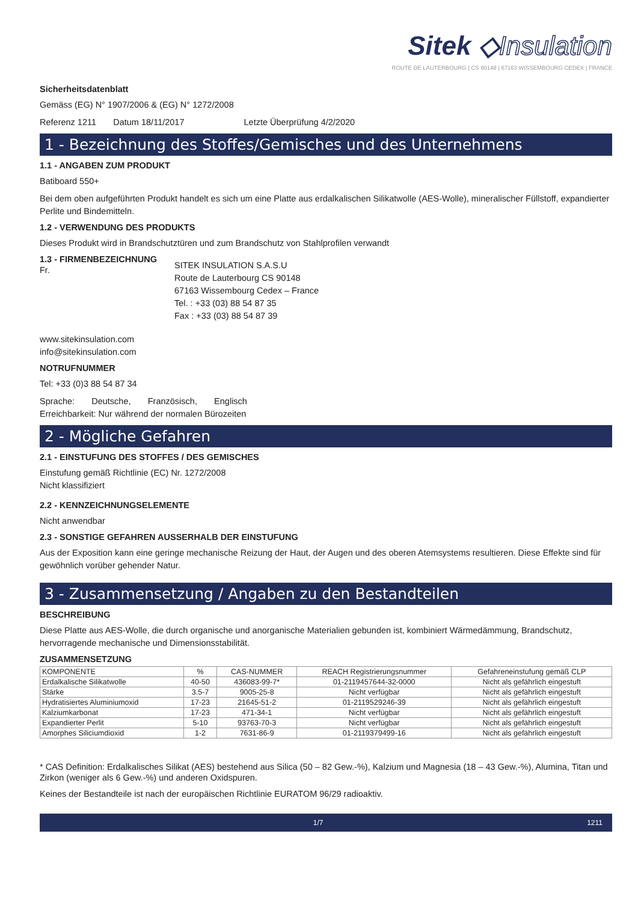Sitek ◇Insulation
ROUTE DE LAUTERBOURG | CS 90148 | 67163 WISSEMBOURG CEDEX | FRANCE
Sicherheitsdatenblatt
Gemäss (EG) N° 1907/2006 & (EG) N° 1272/2008
Referenz 1211 Datum 18/11/2017 Letzte Überprüfung 4/2/2020
1 - Bezeichnung des Stoffes/Gemisches und des Unternehmens
1.1 - ANGABEN ZUM PRODUKT
Batiboard 550+
Bei dem oben aufgeführten Produkt handelt es sich um eine Platte aus erdalkalischen Silikatwolle (AES-Wolle), mineralischer Füllstoff, expandierter Perlite und Bindemitteln.
1.2 - VERWENDUNG DES PRODUKTS
Dieses Produkt wird in Brandschutztüren und zum Brandschutz von Stahlprofilen verwandt
1.3 - FIRMENBEZEICHNUNG
Fr.
SITEK INSULATION S.A.S.U
Route de Lauterbourg CS 90148
67163 Wissembourg Cedex – France
Tel. : +33 (03) 88 54 87 35
Fax : +33 (03) 88 54 87 39
www.sitekinsulation.com
info@sitekinsulation.com
NOTRUFNUMMER
Tel: +33 (0)3 88 54 87 34
Sprache: Deutsche, Französisch, Englisch
Erreichbarkeit: Nur während der normalen Bürozeiten
2 - Mögliche Gefahren
2.1 - EINSTUFUNG DES STOFFES / DES GEMISCHES
Einstufung gemäß Richtlinie (EC) Nr. 1272/2008
Nicht klassifiziert
2.2 - KENNZEICHNUNGSELEMENTE
Nicht anwendbar
2.3 - SONSTIGE GEFAHREN AUSSERHALB DER EINSTUFUNG
Aus der Exposition kann eine geringe mechanische Reizung der Haut, der Augen und des oberen Atemsystems resultieren. Diese Effekte sind für gewöhnlich vorüber gehender Natur.
3 - Zusammensetzung / Angaben zu den Bestandteilen
BESCHREIBUNG
Diese Platte aus AES-Wolle, die durch organische und anorganische Materialien gebunden ist, kombiniert Wärmedämmung, Brandschutz, hervorragende mechanische und Dimensionsstabilität.
ZUSAMMENSETZUNG
| KOMPONENTE | % | CAS-NUMMER | REACH Registrierungsnummer | Gefahreneinstufung gemäß CLP |
| Erdalkalische Silikatwolle | 40-50 | 436083-99-7* | 01-2119457644-32-0000 | Nicht als gefährlich eingestuft |
| Stärke | 3.5-7 | 9005-25-8 | Nicht verfügbar | Nicht als gefährlich eingestuft |
| Hydratisiertes Aluminiumoxid | 17-23 | 21645-51-2 | 01-2119529246-39 | Nicht als gefährlich eingestuft |
| Kalziumkarbonat | 17-23 | 471-34-1 | Nicht verfügbar | Nicht als gefährlich eingestuft |
| Expandierter Perlit | 5-10 | 93763-70-3 | Nicht verfügbar | Nicht als gefährlich eingestuft |
| Amorphes Siliciumdioxid | 1-2 | 7631-86-9 | 01-2119379499-16 | Nicht als gefährlich eingestuft |
* CAS Definition: Erdalkalisches Silikat (AES) bestehend aus Silica (50 – 82 Gew.-%), Kalzium und Magnesia (18 – 43 Gew.-%), Alumina, Titan und Zirkon (weniger als 6 Gew.-%) und anderen Oxidspuren.
Keines der Bestandteile ist nach der europäischen Richtlinie EURATOM 96/29 radioaktiv.
1/7 1211